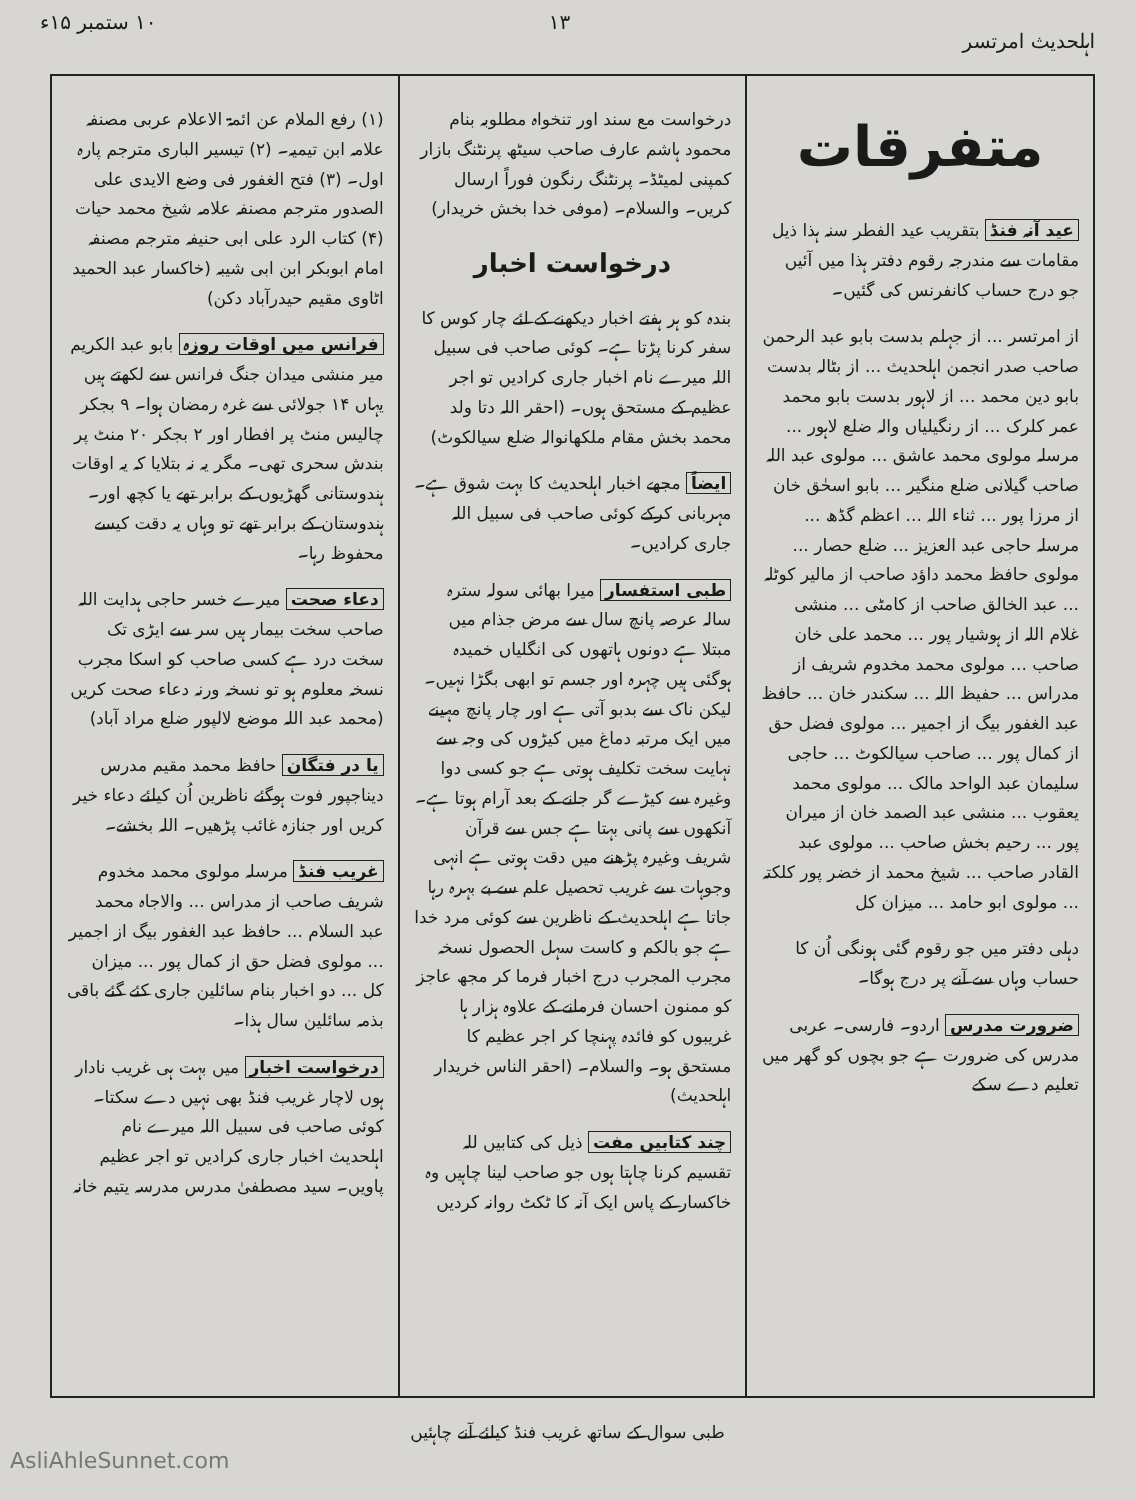اہلحدیث امرتسر ۱۳ ۱۰ ستمبر ۱۵ء
متفرقات
عید آنہ فنڈ بتقریب عید الفطر سنہ ہذا ذیل مقامات سے مندرجہ رقوم دفتر ہذا میں آئیں جو درج حساب کانفرنس کی گئیں۔
از امرتسر ... از جہلم بدست بابو عبد الرحمن صاحب صدر انجمن اہلحدیث ... از بٹالہ بدست بابو دین محمد ... از لاہور بدست بابو محمد عمر کلرک ... از رنگیلیاں والہ ضلع لاہور ... مرسلہ مولوی محمد عاشق ... مولوی عبد اللہ صاحب گیلانی ضلع منگیر ... بابو اسحٰق خان از مرزا پور ... ثناء اللہ ... اعظم گڈھ ... مرسلہ حاجی عبد العزیز ... ضلع حصار ... مولوی حافظ محمد داؤد صاحب از مالیر کوٹلہ ... عبد الخالق صاحب از کامٹی ... منشی غلام اللہ از ہوشیار پور ... محمد علی خان صاحب ... مولوی محمد مخدوم شریف از مدراس ... حفیظ اللہ ... سکندر خان ... حافظ عبد الغفور بیگ از اجمیر ... مولوی فضل حق از کمال پور ... صاحب سیالکوٹ ... حاجی سلیمان عبد الواحد مالک ... مولوی محمد یعقوب ... منشی عبد الصمد خان از میران پور ... رحیم بخش صاحب ... مولوی عبد القادر صاحب ... شیخ محمد از خضر پور کلکتہ ... مولوی ابو حامد ... میزان کل
دہلی دفتر میں جو رقوم گئی ہونگی اُن کا حساب وہاں سے آنے پر درج ہوگا۔
ضرورت مدرس اردو۔ فارسی۔ عربی مدرس کی ضرورت ہے جو بچوں کو گھر میں تعلیم دے سکے
درخواست مع سند اور تنخواہ مطلوبہ بنام محمود ہاشم عارف صاحب سیٹھ پرنٹنگ بازار کمپنی لمیٹڈ۔ پرنٹنگ رنگون فوراً ارسال کریں۔ والسلام۔ (موفی خدا بخش خریدار)
درخواست اخبار
بندہ کو ہر ہفتے اخبار دیکھنے کے لئے چار کوس کا سفر کرنا پڑتا ہے۔ کوئی صاحب فی سبیل اللہ میرے نام اخبار جاری کرادیں تو اجر عظیم کے مستحق ہوں۔ (احقر اللہ دتا ولد محمد بخش مقام ملکھانوالہ ضلع سیالکوٹ)
ایضاً مجھے اخبار اہلحدیث کا بہت شوق ہے۔ مہربانی کرکے کوئی صاحب فی سبیل اللہ جاری کرادیں۔
طبی استفسار میرا بھائی سولہ سترہ سالہ عرصہ پانچ سال سے مرض جذام میں مبتلا ہے دونوں ہاتھوں کی انگلیاں خمیدہ ہوگئی ہیں چہرہ اور جسم تو ابھی بگڑا نہیں۔ لیکن ناک سے بدبو آتی ہے اور چار پانچ مہینے میں ایک مرتبہ دماغ میں کیڑوں کی وجہ سے نہایت سخت تکلیف ہوتی ہے جو کسی دوا وغیرہ سے کیڑے گر جانے کے بعد آرام ہوتا ہے۔ آنکھوں سے پانی بہتا ہے جس سے قرآن شریف وغیرہ پڑھنے میں دقت ہوتی ہے انہی وجوہات سے غریب تحصیل علم سے بے بہرہ رہا جاتا ہے اہلحدیث کے ناظرین سے کوئی مرد خدا ہے جو بالکم و کاست سہل الحصول نسخہ مجرب المجرب درج اخبار فرما کر مجھ عاجز کو ممنون احسان فرمانے کے علاوہ ہزار ہا غریبوں کو فائدہ پہنچا کر اجر عظیم کا مستحق ہو۔ والسلام۔ (احقر الناس خریدار اہلحدیث)
چند کتابیں مفت ذیل کی کتابیں للہ تقسیم کرنا چاہتا ہوں جو صاحب لینا چاہیں وہ خاکسار کے پاس ایک آنہ کا ٹکٹ روانہ کردیں
(۱) رفع الملام عن ائمۃ الاعلام عربی مصنفہ علامہ ابن تیمیہ۔ (۲) تیسیر الباری مترجم پارہ اول۔ (۳) فتح الغفور فی وضع الایدی علی الصدور مترجم مصنفہ علامہ شیخ محمد حیات (۴) کتاب الرد علی ابی حنیفہ مترجم مصنفہ امام ابوبکر ابن ابی شیبہ (خاکسار عبد الحمید اٹاوی مقیم حیدرآباد دکن)
فرانس میں اوقات روزہ بابو عبد الکریم میر منشی میدان جنگ فرانس سے لکھتے ہیں یہاں ۱۴ جولائی سے غرہ رمضان ہوا۔ ۹ بجکر چالیس منٹ پر افطار اور ۲ بجکر ۲۰ منٹ پر بندش سحری تھی۔ مگر یہ نہ بتلایا کہ یہ اوقات ہندوستانی گھڑیوں کے برابر تھے یا کچھ اور۔ ہندوستان کے برابر تھے تو وہاں یہ دقت کیسے محفوظ رہا۔
دعاء صحت میرے خسر حاجی ہدایت اللہ صاحب سخت بیمار ہیں سر سے ایڑی تک سخت درد ہے کسی صاحب کو اسکا مجرب نسخہ معلوم ہو تو نسخہ ورنہ دعاء صحت کریں (محمد عبد اللہ موضع لالپور ضلع مراد آباد)
یا در فتگان حافظ محمد مقیم مدرس دیناجپور فوت ہوگئے ناظرین اُن کیلئے دعاء خیر کریں اور جنازہ غائب پڑھیں۔ اللہ بخشے۔
غریب فنڈ مرسلہ مولوی محمد مخدوم شریف صاحب از مدراس ... والاجاہ محمد عبد السلام ... حافظ عبد الغفور بیگ از اجمیر ... مولوی فضل حق از کمال پور ... میزان کل ... دو اخبار بنام سائلین جاری کئے گئے باقی بذمہ سائلین سال ہذا۔
درخواست اخبار میں بہت ہی غریب نادار ہوں لاچار غریب فنڈ بھی نہیں دے سکتا۔ کوئی صاحب فی سبیل اللہ میرے نام اہلحدیث اخبار جاری کرادیں تو اجر عظیم پاویں۔ سید مصطفیٰ مدرس مدرسہ یتیم خانہ
طبی سوال کے ساتھ غریب فنڈ کیلئے آنے چاہئیں
AsliAhleSunnet.com